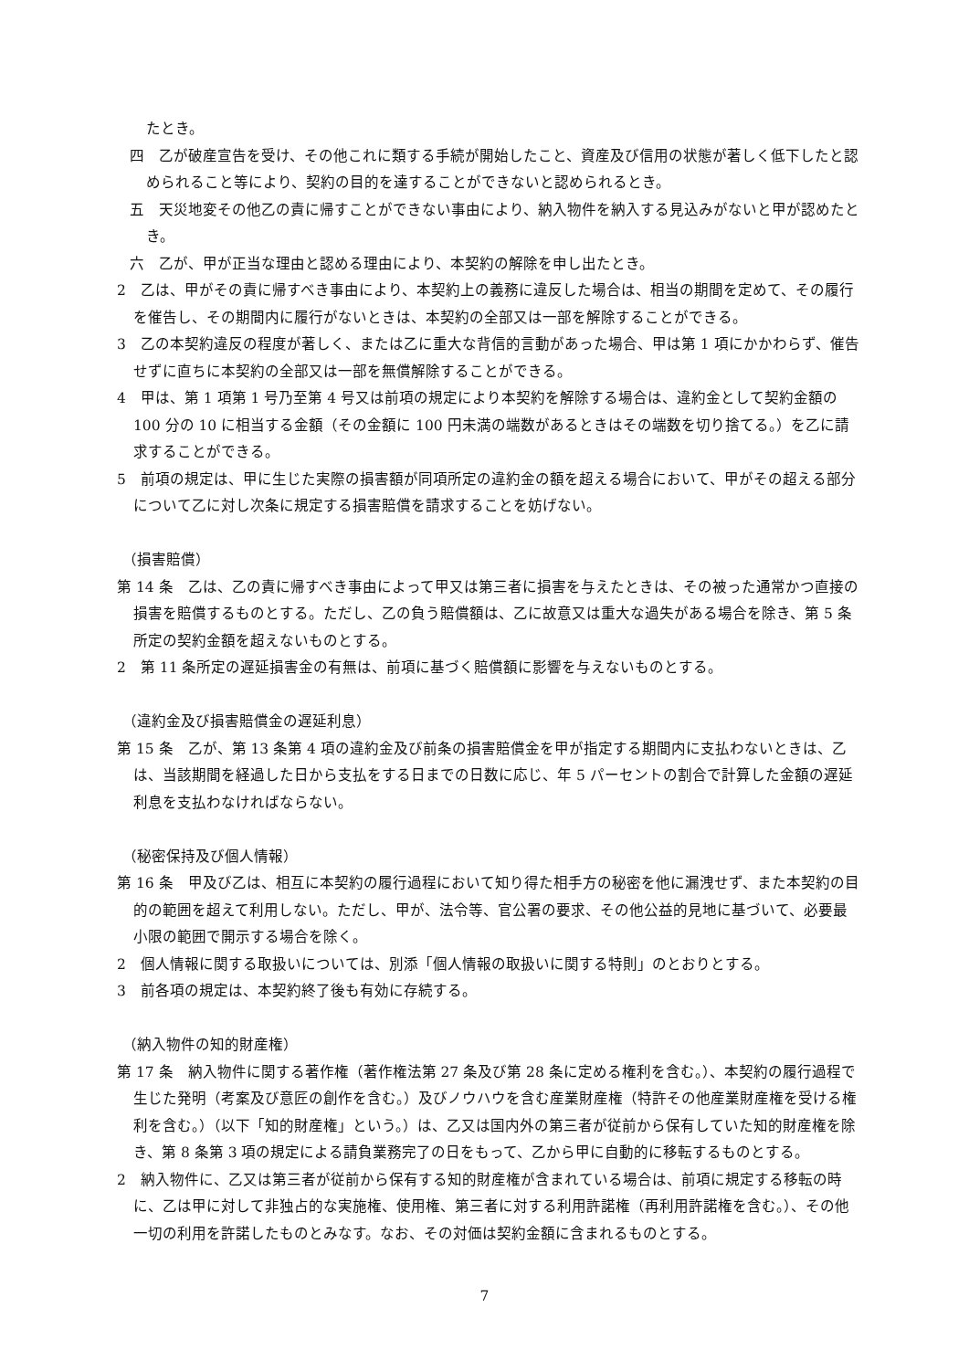たとき。
四　乙が破産宣告を受け、その他これに類する手続が開始したこと、資産及び信用の状態が著しく低下したと認められること等により、契約の目的を達することができないと認められるとき。
五　天災地変その他乙の責に帰すことができない事由により、納入物件を納入する見込みがないと甲が認めたとき。
六　乙が、甲が正当な理由と認める理由により、本契約の解除を申し出たとき。
2　乙は、甲がその責に帰すべき事由により、本契約上の義務に違反した場合は、相当の期間を定めて、その履行を催告し、その期間内に履行がないときは、本契約の全部又は一部を解除することができる。
3　乙の本契約違反の程度が著しく、または乙に重大な背信的言動があった場合、甲は第 1 項にかかわらず、催告せずに直ちに本契約の全部又は一部を無償解除することができる。
4　甲は、第 1 項第 1 号乃至第 4 号又は前項の規定により本契約を解除する場合は、違約金として契約金額の 100 分の 10 に相当する金額（その金額に 100 円未満の端数があるときはその端数を切り捨てる。）を乙に請求することができる。
5　前項の規定は、甲に生じた実際の損害額が同項所定の違約金の額を超える場合において、甲がその超える部分について乙に対し次条に規定する損害賠償を請求することを妨げない。
（損害賠償）
第 14 条　乙は、乙の責に帰すべき事由によって甲又は第三者に損害を与えたときは、その被った通常かつ直接の損害を賠償するものとする。ただし、乙の負う賠償額は、乙に故意又は重大な過失がある場合を除き、第 5 条所定の契約金額を超えないものとする。
2　第 11 条所定の遅延損害金の有無は、前項に基づく賠償額に影響を与えないものとする。
（違約金及び損害賠償金の遅延利息）
第 15 条　乙が、第 13 条第 4 項の違約金及び前条の損害賠償金を甲が指定する期間内に支払わないときは、乙は、当該期間を経過した日から支払をする日までの日数に応じ、年 5 パーセントの割合で計算した金額の遅延利息を支払わなければならない。
（秘密保持及び個人情報）
第 16 条　甲及び乙は、相互に本契約の履行過程において知り得た相手方の秘密を他に漏洩せず、また本契約の目的の範囲を超えて利用しない。ただし、甲が、法令等、官公署の要求、その他公益的見地に基づいて、必要最小限の範囲で開示する場合を除く。
2　個人情報に関する取扱いについては、別添「個人情報の取扱いに関する特則」のとおりとする。
3　前各項の規定は、本契約終了後も有効に存続する。
（納入物件の知的財産権）
第 17 条　納入物件に関する著作権（著作権法第 27 条及び第 28 条に定める権利を含む。）、本契約の履行過程で生じた発明（考案及び意匠の創作を含む。）及びノウハウを含む産業財産権（特許その他産業財産権を受ける権利を含む。）（以下「知的財産権」という。）は、乙又は国内外の第三者が従前から保有していた知的財産権を除き、第 8 条第 3 項の規定による請負業務完了の日をもって、乙から甲に自動的に移転するものとする。
2　納入物件に、乙又は第三者が従前から保有する知的財産権が含まれている場合は、前項に規定する移転の時に、乙は甲に対して非独占的な実施権、使用権、第三者に対する利用許諾権（再利用許諾権を含む。）、その他一切の利用を許諾したものとみなす。なお、その対価は契約金額に含まれるものとする。
7